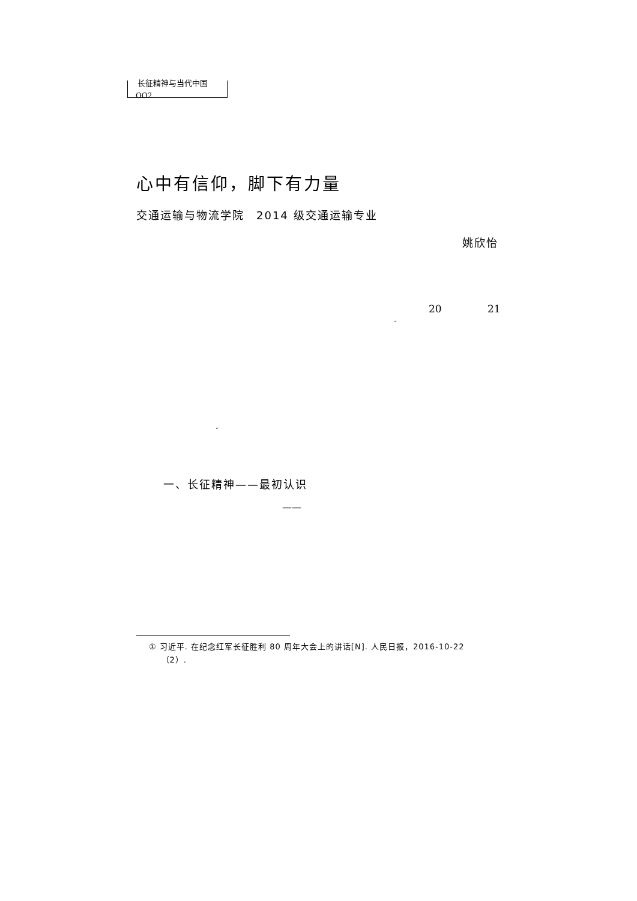长征精神与当代中国
OO2
心中有信仰，脚下有力量
交通运输与物流学院　2014 级交通运输专业
姚欣怡
20 21
″
″
一、长征精神——最初认识
——
① 习近平. 在纪念红军长征胜利 80 周年大会上的讲话[N]. 人民日报，2016-10-22
（2）.